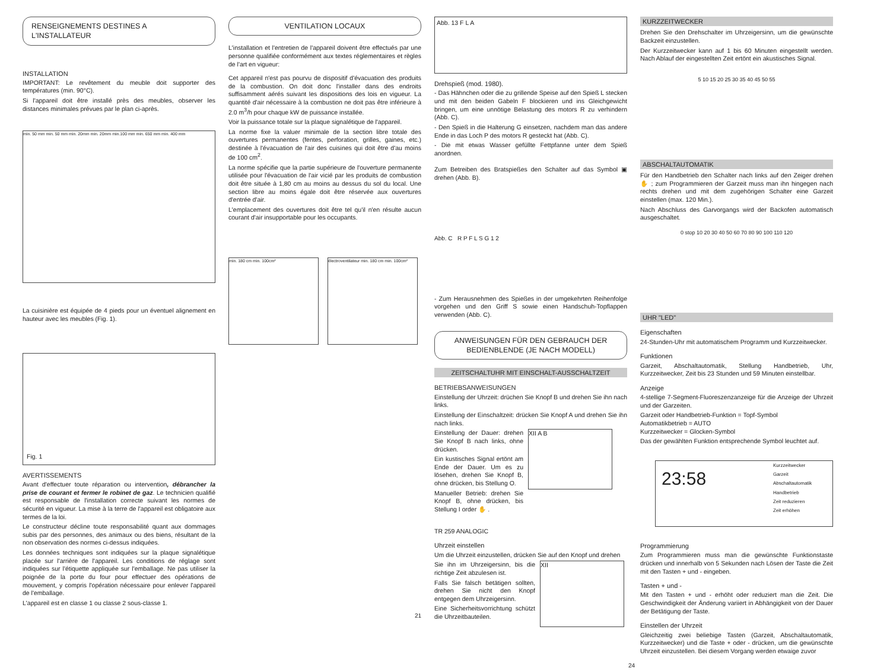RENSEIGNEMENTS DESTINES A L'INSTALLATEUR
INSTALLATION
IMPORTANT: Le revêtement du meuble doit supporter des températures (min. 90°C).
Si l'appareil doit être installé près des meubles, observer les distances minimales prévues par le plan ci-après.
min. 50 mm min. 50 mm min. 20mm min. 20mm min.100 mm min. 650 mm min. 400 mm
La cuisinière est équipée de 4 pieds pour un éventuel alignement en hauteur avec les meubles (Fig. 1).
Fig. 1
AVERTISSEMENTS
Avant d'effectuer toute réparation ou intervention, débrancher la prise de courant et fermer le robinet de gaz. Le technicien qualifié est responsable de l'installation correcte suivant les normes de sécurité en vigueur. La mise à la terre de l'appareil est obligatoire aux termes de la loi.
Le constructeur décline toute responsabilité quant aux dommages subis par des personnes, des animaux ou des biens, résultant de la non observation des normes ci-dessus indiquées.
Les données techniques sont indiquées sur la plaque signalétique placée sur l'arrière de l'appareil. Les conditions de réglage sont indiquées sur l'étiquette appliquée sur l'emballage. Ne pas utiliser la poignée de la porte du four pour effectuer des opérations de mouvement, y compris l'opération nécessaire pour enlever l'appareil de l'emballage.
L'appareil est en classe 1 ou classe 2 sous-classe 1.
VENTILATION LOCAUX
L'installation et l'entretien de l'appareil doivent être effectués par une personne qualifiée conformément aux textes réglementaires et règles de l'art en vigueur:
Cet appareil n'est pas pourvu de dispositif d'évacuation des produits de la combustion. On doit donc l'installer dans des endroits suffisamment aérés suivant les dispositions des lois en vigueur. La quantité d'air nécessaire à la combustion ne doit pas être inférieure à 2.0 m<sup>3</sup>/h pour chaque kW de puissance installée.
Voir la puissance totale sur la plaque signalétique de l'appareil.
La norme fixe la valuer minimale de la section libre totale des ouvertures permanentes (fentes, perforation, grilles, gaines, etc.) destinée à l'évacuation de l'air des cuisines qui doit être d'au moins de 100 cm<sup>2</sup>.
La norme spécifie que la partie supérieure de l'ouverture permanente utilisée pour l'évacuation de l'air vicié par les produits de combustion doit être située à 1,80 cm au moins au dessus du sol du local. Une section libre au moins égale doit être réservée aux ouvertures d'entrée d'air.
L'emplacement des ouvertures doit être tel qu'il n'en résulte aucun courant d'air insupportable pour les occupants.
min. 180 cm min. 100cm² électroventilateur min. 180 cm min. 100cm²
21
Abb. 13 F L A
Drehspieß (mod. 1980).
- Das Hähnchen oder die zu grillende Speise auf den Spieß L stecken und mit den beiden Gabeln F blockieren und ins Gleichgewicht bringen, um eine unnötige Belastung des motors R zu verhindern (Abb. C).
- Den Spieß in die Halterung G einsetzen, nachdem man das andere Ende in das Loch P des motors R gesteckt hat (Abb. C).
- Die mit etwas Wasser gefüllte Fettpfanne unter dem Spieß anordnen.
Zum Betreiben des Bratspießes den Schalter auf das Symbol ▣ drehen (Abb. B).
Abb. C R P F L S G 1 2
- Zum Herausnehmen des Spießes in der umgekehrten Reihenfolge vorgehen und den Griff S sowie einen Handschuh-Topflappen verwenden (Abb. C).
ANWEISUNGEN FÜR DEN GEBRAUCH DER BEDIENBLENDE (JE NACH MODELL)
ZEITSCHALTUHR MIT EINSCHALT-AUSSCHALTZEIT
BETRIEBSANWEISUNGEN
Einstellung der Uhrzeit: drüchen Sie Knopf B und drehen Sie ihn nach links.
Einstellung der Einschaltzeit: drücken Sie Knopf A und drehen Sie ihn nach links.
Einstellung der Dauer: drehen Sie Knopf B nach links, ohne drücken.
Ein kustisches Signal ertönt am Ende der Dauer. Um es zu lösehen, drehen Sie Knopf B, ohne drücken, bis Stellung O.
Manueller Betrieb: drehen Sie Knopf B, ohne drücken, bis Stellung I order ✋ .
XII A B
TR 259 ANALOGIC
Uhrzeit einstellen
Um die Uhrzeit einzustellen, drücken Sie auf den Knopf und drehen
Sie ihn im Uhrzeigersinn, bis die richtige Zeit abzulesen ist.
Falls Sie falsch betätigen sollten, drehen Sie nicht den Knopf entgegen dem Uhrzeigersinn.
Eine Sicherheitsvorrichtung schützt die Uhrzeitbauteilen.
XII
KURZZEITWECKER
Drehen Sie den Drehschalter im Uhrzeigersinn, um die gewünschte Backzeit einzustellen.
Der Kurzzeitwecker kann auf 1 bis 60 Minuten eingestellt werden. Nach Ablauf der eingestellten Zeit ertönt ein akustisches Signal.
5 10 15 20 25 30 35 40 45 50 55
ABSCHALTAUTOMATIK
Für den Handbetrieb den Schalter nach links auf den Zeiger drehen ✋ ; zum Programmieren der Garzeit muss man ihn hingegen nach rechts drehen und mit dem zugehörigen Schalter eine Garzeit einstellen (max. 120 Min.).
Nach Abschluss des Garvorgangs wird der Backofen automatisch ausgeschaltet.
0 stop 10 20 30 40 50 60 70 80 90 100 110 120
UHR "LED"
Eigenschaften
24-Stunden-Uhr mit automatischem Programm und Kurzzeitwecker.
Funktionen
Garzeit, Abschaltautomatik, Stellung Handbetrieb, Uhr, Kurzzeitwecker, Zeit bis 23 Stunden und 59 Minuten einstellbar.
Anzeige
4-stellige 7-Segment-Fluoreszenzanzeige für die Anzeige der Uhrzeit und der Garzeiten.
Garzeit oder Handbetrieb-Funktion = Topf-Symbol
Automatikbetrieb = AUTO
Kurzzeitwecker = Glocken-Symbol
Das der gewählten Funktion entsprechende Symbol leuchtet auf.
23:58
Kurzzeitwecker
Garzeit
Abschaltautomatik
Handbetrieb
Zeit reduzieren
Zeit erhöhen
Programmierung
Zum Programmieren muss man die gewünschte Funktionstaste drücken und innerhalb von 5 Sekunden nach Lösen der Taste die Zeit mit den Tasten + und - eingeben.
Tasten + und -
Mit den Tasten + und - erhöht oder reduziert man die Zeit. Die Geschwindigkeit der Änderung variiert in Abhängigkeit von der Dauer der Betätigung der Taste.
Einstellen der Uhrzeit
Gleichzeitig zwei beliebige Tasten (Garzeit, Abschaltautomatik, Kurzzeitwecker) und die Taste + oder - drücken, um die gewünschte Uhrzeit einzustellen. Bei diesem Vorgang werden etwaige zuvor
24